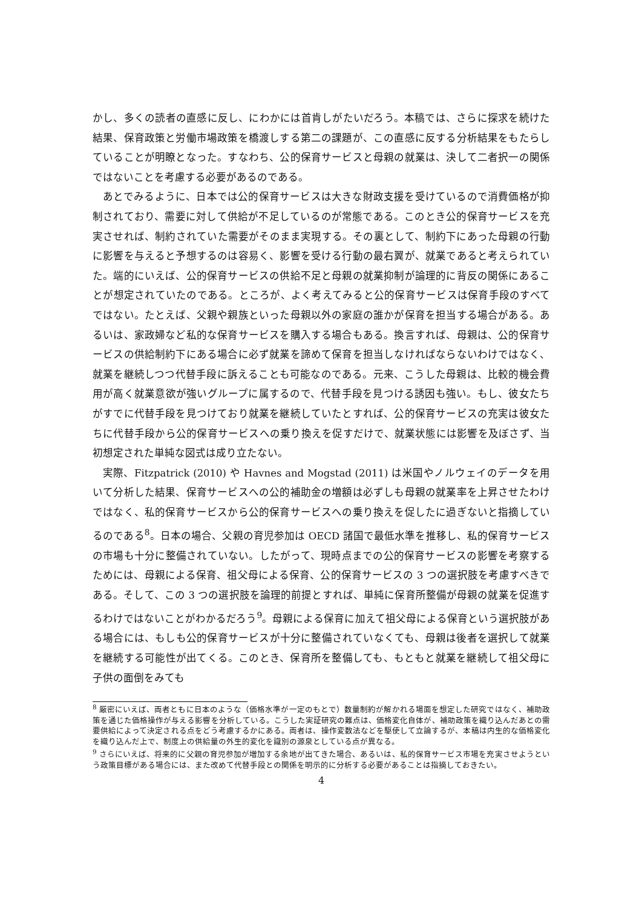かし、多くの読者の直感に反し、にわかには首肯しがたいだろう。本稿では、さらに探求を続けた結果、保育政策と労働市場政策を橋渡しする第二の課題が、この直感に反する分析結果をもたらしていることが明瞭となった。すなわち、公的保育サービスと母親の就業は、決して二者択一の関係ではないことを考慮する必要があるのである。
あとでみるように、日本では公的保育サービスは大きな財政支援を受けているので消費価格が抑制されており、需要に対して供給が不足しているのが常態である。このとき公的保育サービスを充実させれば、制約されていた需要がそのまま実現する。その裏として、制約下にあった母親の行動に影響を与えると予想するのは容易く、影響を受ける行動の最右翼が、就業であると考えられていた。端的にいえば、公的保育サービスの供給不足と母親の就業抑制が論理的に背反の関係にあることが想定されていたのである。ところが、よく考えてみると公的保育サービスは保育手段のすべてではない。たとえば、父親や親族といった母親以外の家庭の誰かが保育を担当する場合がある。あるいは、家政婦など私的な保育サービスを購入する場合もある。換言すれば、母親は、公的保育サービスの供給制約下にある場合に必ず就業を諦めて保育を担当しなければならないわけではなく、就業を継続しつつ代替手段に訴えることも可能なのである。元来、こうした母親は、比較的機会費用が高く就業意欲が強いグループに属するので、代替手段を見つける誘因も強い。もし、彼女たちがすでに代替手段を見つけており就業を継続していたとすれば、公的保育サービスの充実は彼女たちに代替手段から公的保育サービスへの乗り換えを促すだけで、就業状態には影響を及ぼさず、当初想定された単純な図式は成り立たない。
実際、Fitzpatrick (2010) や Havnes and Mogstad (2011) は米国やノルウェイのデータを用いて分析した結果、保育サービスへの公的補助金の増額は必ずしも母親の就業率を上昇させたわけではなく、私的保育サービスから公的保育サービスへの乗り換えを促したに過ぎないと指摘しているのである<sup>8</sup>。日本の場合、父親の育児参加は OECD 諸国で最低水準を推移し、私的保育サービスの市場も十分に整備されていない。したがって、現時点までの公的保育サービスの影響を考察するためには、母親による保育、祖父母による保育、公的保育サービスの 3 つの選択肢を考慮すべきである。そして、この 3 つの選択肢を論理的前提とすれば、単純に保育所整備が母親の就業を促進するわけではないことがわかるだろう<sup>9</sup>。母親による保育に加えて祖父母による保育という選択肢がある場合には、もしも公的保育サービスが十分に整備されていなくても、母親は後者を選択して就業を継続する可能性が出てくる。このとき、保育所を整備しても、もともと就業を継続して祖父母に子供の面倒をみても
<sup>8</sup> 厳密にいえば、両者ともに日本のような（価格水準が一定のもとで）数量制約が解かれる場面を想定した研究ではなく、補助政策を通じた価格操作が与える影響を分析している。こうした実証研究の難点は、価格変化自体が、補助政策を織り込んだあとの需要供給によって決定される点をどう考慮するかにある。両者は、操作変数法などを駆使して立論するが、本稿は内生的な価格変化を織り込んだ上で、制度上の供給量の外生的変化を識別の源泉としている点が異なる。
<sup>9</sup> さらにいえば、将来的に父親の育児参加が増加する余地が出てきた場合、あるいは、私的保育サービス市場を充実させようという政策目標がある場合には、また改めて代替手段との関係を明示的に分析する必要があることは指摘しておきたい。
4